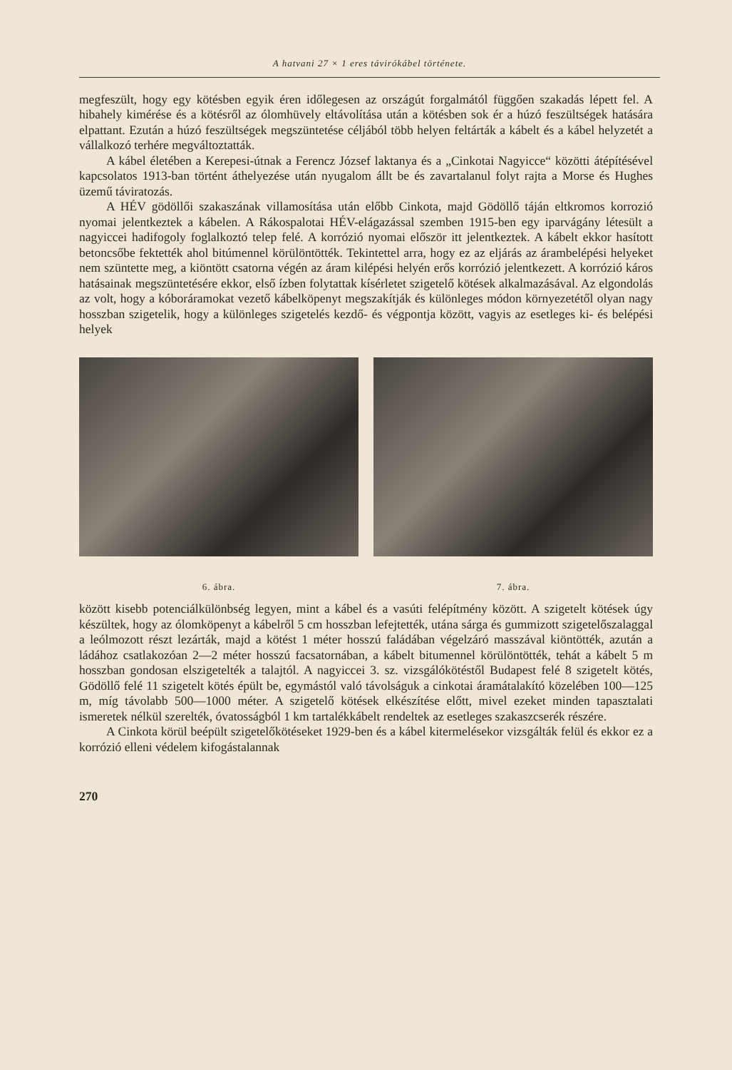A hatvani 27 × 1 eres távirókábel története.
megfeszült, hogy egy kötésben egyik éren időlegesen az országút forgalmától függően szakadás lépett fel. A hibahely kimérése és a kötésről az ólomhüvely eltávolítása után a kötésben sok ér a húzó feszültségek hatására elpattant. Ezután a húzó feszültségek megszüntetése céljából több helyen feltárták a kábelt és a kábel helyzetét a vállalkozó terhére megváltoztatták.
A kábel életében a Kerepesi-útnak a Ferencz József laktanya és a „Cinkotai Nagyicce“ közötti átépítésével kapcsolatos 1913-ban történt áthelyezése után nyugalom állt be és zavartalanul folyt rajta a Morse és Hughes üzemű táviratozás.
A HÉV gödöllői szakaszának villamosítása után előbb Cinkota, majd Gödöllő táján eltkromos korrozió nyomai jelentkeztek a kábelen. A Rákospalotai HÉV-elágazással szemben 1915-ben egy iparvágány létesült a nagyiccei hadifogoly foglalkoztó telep felé. A korrózió nyomai először itt jelentkeztek. A kábelt ekkor hasított betoncsőbe fektették ahol bitúmennel körülöntötték. Tekintettel arra, hogy ez az eljárás az árambelépési helyeket nem szüntette meg, a kiöntött csatorna végén az áram kilépési helyén erős korrózió jelentkezett. A korrózió káros hatásainak megszüntetésére ekkor, első ízben folytattak kísérletet szigetelő kötések alkalmazásával. Az elgondolás az volt, hogy a kóboráramokat vezető kábelköpenyt megszakítják és különleges módon környezetétől olyan nagy hosszban szigetelik, hogy a különleges szigetelés kezdő- és végpontja között, vagyis az esetleges ki- és belépési helyek
6. ábra. 7. ábra.
között kisebb potenciálkülönbség legyen, mint a kábel és a vasúti felépítmény között. A szigetelt kötések úgy készültek, hogy az ólomköpenyt a kábelről 5 cm hosszban lefejtették, utána sárga és gummizott szigetelőszalaggal a leólmozott részt lezárták, majd a kötést 1 méter hosszú faládában végelzáró masszával kiöntötték, azután a ládához csatlakozóan 2—2 méter hosszú facsatornában, a kábelt bitumennel körülöntötték, tehát a kábelt 5 m hosszban gondosan elszigetelték a talajtól. A nagyiccei 3. sz. vizsgálókötéstől Budapest felé 8 szigetelt kötés, Gödöllő felé 11 szigetelt kötés épült be, egymástól való távolságuk a cinkotai áramátalakító közelében 100—125 m, míg távolabb 500—1000 méter. A szigetelő kötések elkészítése előtt, mivel ezeket minden tapasztalati ismeretek nélkül szerelték, óvatosságból 1 km tartalékkábelt rendeltek az esetleges szakaszcserék részére.
A Cinkota körül beépült szigetelőkötéseket 1929-ben és a kábel kitermelésekor vizsgálták felül és ekkor ez a korrózió elleni védelem kifogástalannak
270